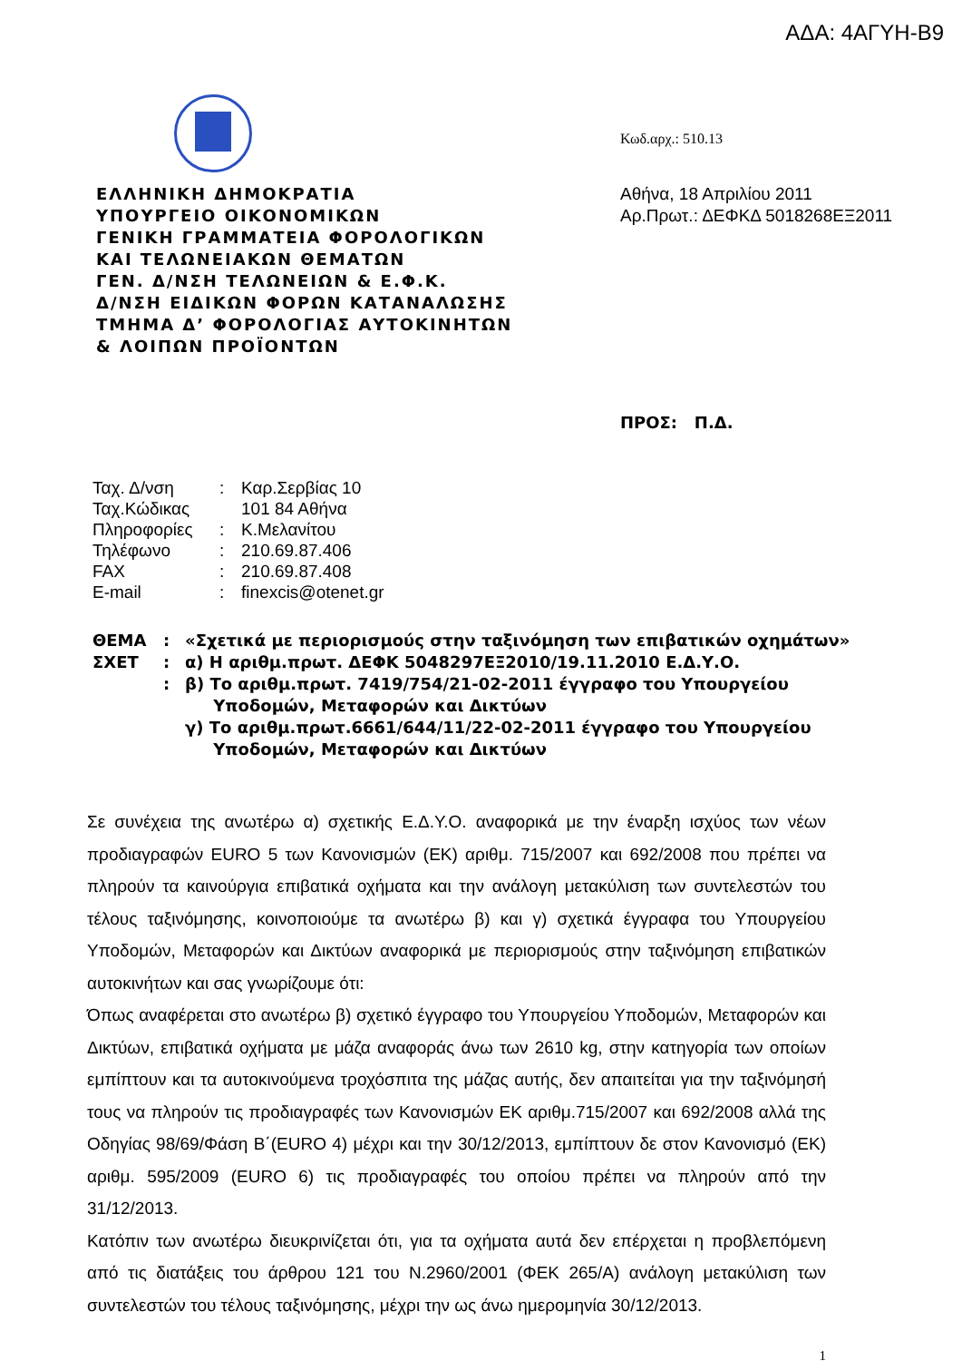ΑΔΑ: 4ΑΓΥΗ-Β9
ΕΛΛΗΝΙΚΗ ΔΗΜΟΚΡΑΤΙΑ
ΥΠΟΥΡΓΕΙΟ ΟΙΚΟΝΟΜΙΚΩΝ
ΓΕΝΙΚΗ ΓΡΑΜΜΑΤΕΙΑ ΦΟΡΟΛΟΓΙΚΩΝ
ΚΑΙ ΤΕΛΩΝΕΙΑΚΩΝ ΘΕΜΑΤΩΝ
ΓΕΝ. Δ/ΝΣΗ ΤΕΛΩΝΕΙΩΝ & Ε.Φ.Κ.
Δ/ΝΣΗ ΕΙΔΙΚΩΝ ΦΟΡΩΝ ΚΑΤΑΝΑΛΩΣΗΣ
ΤΜΗΜΑ Δ’ ΦΟΡΟΛΟΓΙΑΣ ΑΥΤΟΚΙΝΗΤΩΝ
& ΛΟΙΠΩΝ ΠΡΟΪΟΝΤΩΝ
Κωδ.αρχ.: 510.13
Αθήνα, 18 Απριλίου 2011
Αρ.Πρωτ.: ΔΕΦΚΔ 5018268ΕΞ2011
ΠΡΟΣ: Π.Δ.
| Ταχ. Δ/νση | : | Καρ.Σερβίας 10 |
| Ταχ.Κώδικας | | 101 84 Αθήνα |
| Πληροφορίες | : | Κ.Μελανίτου |
| Τηλέφωνο | : | 210.69.87.406 |
| FAX | : | 210.69.87.408 |
| E-mail | : | finexcis@otenet.gr |
| ΘΕΜΑ | : | «Σχετικά με περιορισμούς στην ταξινόμηση των επιβατικών οχημάτων» |
| ΣΧΕΤ | : | α) Η αριθμ.πρωτ. ΔΕΦΚ 5048297ΕΞ2010/19.11.2010 Ε.Δ.Υ.Ο. |
| | : | β) Το αριθμ.πρωτ. 7419/754/21-02-2011 έγγραφο του Υπουργείου Υποδομών, Μεταφορών και Δικτύων |
| | | γ) Το αριθμ.πρωτ.6661/644/11/22-02-2011 έγγραφο του Υπουργείου Υποδομών, Μεταφορών και Δικτύων |
Σε συνέχεια της ανωτέρω α) σχετικής Ε.Δ.Υ.Ο. αναφορικά με την έναρξη ισχύος των νέων προδιαγραφών EURO 5 των Κανονισμών (ΕΚ) αριθμ. 715/2007 και 692/2008 που πρέπει να πληρούν τα καινούργια επιβατικά οχήματα και την ανάλογη μετακύλιση των συντελεστών του τέλους ταξινόμησης, κοινοποιούμε τα ανωτέρω β) και γ) σχετικά έγγραφα του Υπουργείου Υποδομών, Μεταφορών και Δικτύων αναφορικά με περιορισμούς στην ταξινόμηση επιβατικών αυτοκινήτων και σας γνωρίζουμε ότι:
Όπως αναφέρεται στο ανωτέρω β) σχετικό έγγραφο του Υπουργείου Υποδομών, Μεταφορών και Δικτύων, επιβατικά οχήματα με μάζα αναφοράς άνω των 2610 kg, στην κατηγορία των οποίων εμπίπτουν και τα αυτοκινούμενα τροχόσπιτα της μάζας αυτής, δεν απαιτείται για την ταξινόμησή τους να πληρούν τις προδιαγραφές των Κανονισμών ΕΚ αριθμ.715/2007 και 692/2008 αλλά της Οδηγίας 98/69/Φάση Β΄(EURO 4) μέχρι και την 30/12/2013, εμπίπτουν δε στον Κανονισμό (ΕΚ) αριθμ. 595/2009 (EURO 6) τις προδιαγραφές του οποίου πρέπει να πληρούν από την 31/12/2013.
Κατόπιν των ανωτέρω διευκρινίζεται ότι, για τα οχήματα αυτά δεν επέρχεται η προβλεπόμενη από τις διατάξεις του άρθρου 121 του Ν.2960/2001 (ΦΕΚ 265/Α) ανάλογη μετακύλιση των συντελεστών του τέλους ταξινόμησης, μέχρι την ως άνω ημερομηνία 30/12/2013.
1